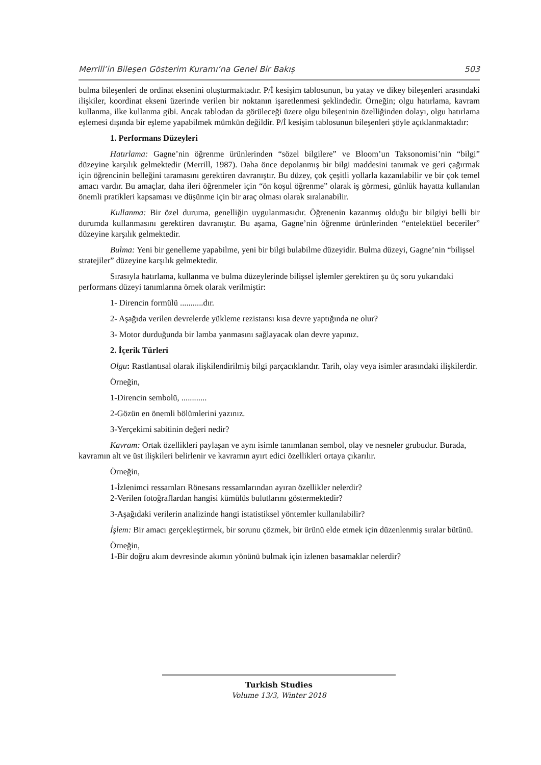Merrill’in Bileşen Gösterim Kuramı’na Genel Bir Bakış 503
bulma bileşenleri de ordinat eksenini oluşturmaktadır. P/İ kesişim tablosunun, bu yatay ve dikey bileşenleri arasındaki ilişkiler, koordinat ekseni üzerinde verilen bir noktanın işaretlenmesi şeklindedir. Örneğin; olgu hatırlama, kavram kullanma, ilke kullanma gibi. Ancak tablodan da görüleceği üzere olgu bileşeninin özelliğinden dolayı, olgu hatırlama eşlemesi dışında bir eşleme yapabilmek mümkün değildir. P/İ kesişim tablosunun bileşenleri şöyle açıklanmaktadır:
1. Performans Düzeyleri
Hatırlama: Gagne’nin öğrenme ürünlerinden “sözel bilgilere” ve Bloom’un Taksonomisi’nin “bilgi” düzeyine karşılık gelmektedir (Merrill, 1987). Daha önce depolanmış bir bilgi maddesini tanımak ve geri çağırmak için öğrencinin belleğini taramasını gerektiren davranıştır. Bu düzey, çok çeşitli yollarla kazanılabilir ve bir çok temel amacı vardır. Bu amaçlar, daha ileri öğrenmeler için “ön koşul öğrenme” olarak iş görmesi, günlük hayatta kullanılan önemli pratikleri kapsaması ve düşünme için bir araç olması olarak sıralanabilir.
Kullanma: Bir özel duruma, genelliğin uygulanmasıdır. Öğrenenin kazanmış olduğu bir bilgiyi belli bir durumda kullanmasını gerektiren davranıştır. Bu aşama, Gagne’nin öğrenme ürünlerinden “entelektüel beceriler” düzeyine karşılık gelmektedir.
Bulma: Yeni bir genelleme yapabilme, yeni bir bilgi bulabilme düzeyidir. Bulma düzeyi, Gagne’nin “bilişsel stratejiler” düzeyine karşılık gelmektedir.
Sırasıyla hatırlama, kullanma ve bulma düzeylerinde bilişsel işlemler gerektiren şu üç soru yukarıdaki performans düzeyi tanımlarına örnek olarak verilmiştir:
1- Direncin formülü ...........dır.
2- Aşağıda verilen devrelerde yükleme rezistansı kısa devre yaptığında ne olur?
3- Motor durduğunda bir lamba yanmasını sağlayacak olan devre yapınız.
2. İçerik Türleri
Olgu: Rastlantısal olarak ilişkilendirilmiş bilgi parçacıklarıdır. Tarih, olay veya isimler arasındaki ilişkilerdir.
Örneğin,
1-Direncin sembolü, ............
2-Gözün en önemli bölümlerini yazınız.
3-Yerçekimi sabitinin değeri nedir?
Kavram: Ortak özellikleri paylaşan ve aynı isimle tanımlanan sembol, olay ve nesneler grubudur. Burada, kavramın alt ve üst ilişkileri belirlenir ve kavramın ayırt edici özellikleri ortaya çıkarılır.
Örneğin,
1-İzlenimci ressamları Rönesans ressamlarından ayıran özellikler nelerdir?
2-Verilen fotoğraflardan hangisi kümülüs bulutlarını göstermektedir?
3-Aşağıdaki verilerin analizinde hangi istatistiksel yöntemler kullanılabilir?
İşlem: Bir amacı gerçekleştirmek, bir sorunu çözmek, bir ürünü elde etmek için düzenlenmiş sıralar bütünü.
Örneğin,
1-Bir doğru akım devresinde akımın yönünü bulmak için izlenen basamaklar nelerdir?
Turkish Studies
Volume 13/3, Winter 2018